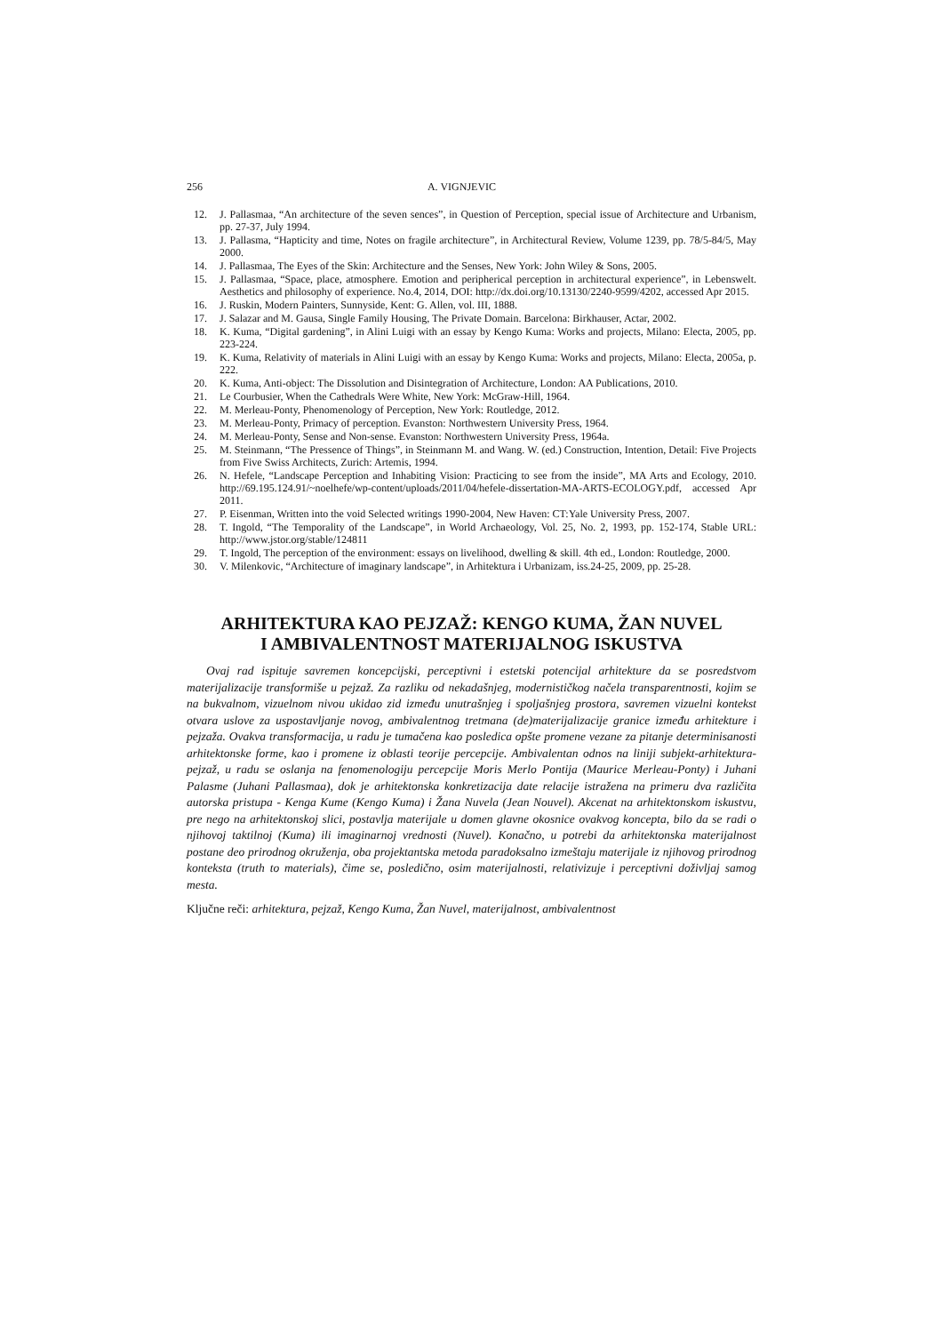256 A. VIGNJEVIC
12. J. Pallasmaa, “An architecture of the seven sences”, in Question of Perception, special issue of Architecture and Urbanism, pp. 27-37, July 1994.
13. J. Pallasma, “Hapticity and time, Notes on fragile architecture”, in Architectural Review, Volume 1239, pp. 78/5-84/5, May 2000.
14. J. Pallasmaa, The Eyes of the Skin: Architecture and the Senses, New York: John Wiley & Sons, 2005.
15. J. Pallasmaa, “Space, place, atmosphere. Emotion and peripherical perception in architectural experience”, in Lebenswelt. Aesthetics and philosophy of experience. No.4, 2014, DOI: http://dx.doi.org/10.13130/2240-9599/4202, accessed Apr 2015.
16. J. Ruskin, Modern Painters, Sunnyside, Kent: G. Allen, vol. III, 1888.
17. J. Salazar and M. Gausa, Single Family Housing, The Private Domain. Barcelona: Birkhauser, Actar, 2002.
18. K. Kuma, “Digital gardening”, in Alini Luigi with an essay by Kengo Kuma: Works and projects, Milano: Electa, 2005, pp. 223-224.
19. K. Kuma, Relativity of materials in Alini Luigi with an essay by Kengo Kuma: Works and projects, Milano: Electa, 2005a, p. 222.
20. K. Kuma, Anti-object: The Dissolution and Disintegration of Architecture, London: AA Publications, 2010.
21. Le Courbusier, When the Cathedrals Were White, New York: McGraw-Hill, 1964.
22. M. Merleau-Ponty, Phenomenology of Perception, New York: Routledge, 2012.
23. M. Merleau-Ponty, Primacy of perception. Evanston: Northwestern University Press, 1964.
24. M. Merleau-Ponty, Sense and Non-sense. Evanston: Northwestern University Press, 1964a.
25. M. Steinmann, “The Pressence of Things”, in Steinmann M. and Wang. W. (ed.) Construction, Intention, Detail: Five Projects from Five Swiss Architects, Zurich: Artemis, 1994.
26. N. Hefele, “Landscape Perception and Inhabiting Vision: Practicing to see from the inside”, MA Arts and Ecology, 2010. http://69.195.124.91/~noelhefe/wp-content/uploads/2011/04/hefele-dissertation-MA-ARTS-ECOLOGY.pdf, accessed Apr 2011.
27. P. Eisenman, Written into the void Selected writings 1990-2004, New Haven: CT:Yale University Press, 2007.
28. T. Ingold, “The Temporality of the Landscape”, in World Archaeology, Vol. 25, No. 2, 1993, pp. 152-174, Stable URL: http://www.jstor.org/stable/124811
29. T. Ingold, The perception of the environment: essays on livelihood, dwelling & skill. 4th ed., London: Routledge, 2000.
30. V. Milenkovic, “Architecture of imaginary landscape”, in Arhitektura i Urbanizam, iss.24-25, 2009, pp. 25-28.
ARHITEKTURA KAO PEJZAŽ: KENGO KUMA, ŽAN NUVEL
I AMBIVALENTNOST MATERIJALNOG ISKUSTVA
Ovaj rad ispituje savremen koncepcijski, perceptivni i estetski potencijal arhitekture da se posredstvom materijalizacije transformiše u pejzaž. Za razliku od nekadašnjeg, modernističkog načela transparentnosti, kojim se na bukvalnom, vizuelnom nivou ukidao zid između unutrašnjeg i spoljašnjeg prostora, savremen vizuelni kontekst otvara uslove za uspostavljanje novog, ambivalentnog tretmana (de)materijalizacije granice između arhitekture i pejzaža. Ovakva transformacija, u radu je tumačena kao posledica opšte promene vezane za pitanje determinisanosti arhitektonske forme, kao i promene iz oblasti teorije percepcije. Ambivalentan odnos na liniji subjekt-arhitektura-pejzaž, u radu se oslanja na fenomenologiju percepcije Moris Merlo Pontija (Maurice Merleau-Ponty) i Juhani Palasme (Juhani Pallasmaa), dok je arhitektonska konkretizacija date relacije istražena na primeru dva različita autorska pristupa - Kenga Kume (Kengo Kuma) i Žana Nuvela (Jean Nouvel). Akcenat na arhitektonskom iskustvu, pre nego na arhitektonskoj slici, postavlja materijale u domen glavne okosnice ovakvog koncepta, bilo da se radi o njihovoj taktilnoj (Kuma) ili imaginarnoj vrednosti (Nuvel). Konačno, u potrebi da arhitektonska materijalnost postane deo prirodnog okruženja, oba projektantska metoda paradoksalno izmeštaju materijale iz njihovog prirodnog konteksta (truth to materials), čime se, posledično, osim materijalnosti, relativizuje i perceptivni doživljaj samog mesta.
Ključne reči: arhitektura, pejzaž, Kengo Kuma, Žan Nuvel, materijalnost, ambivalentnost